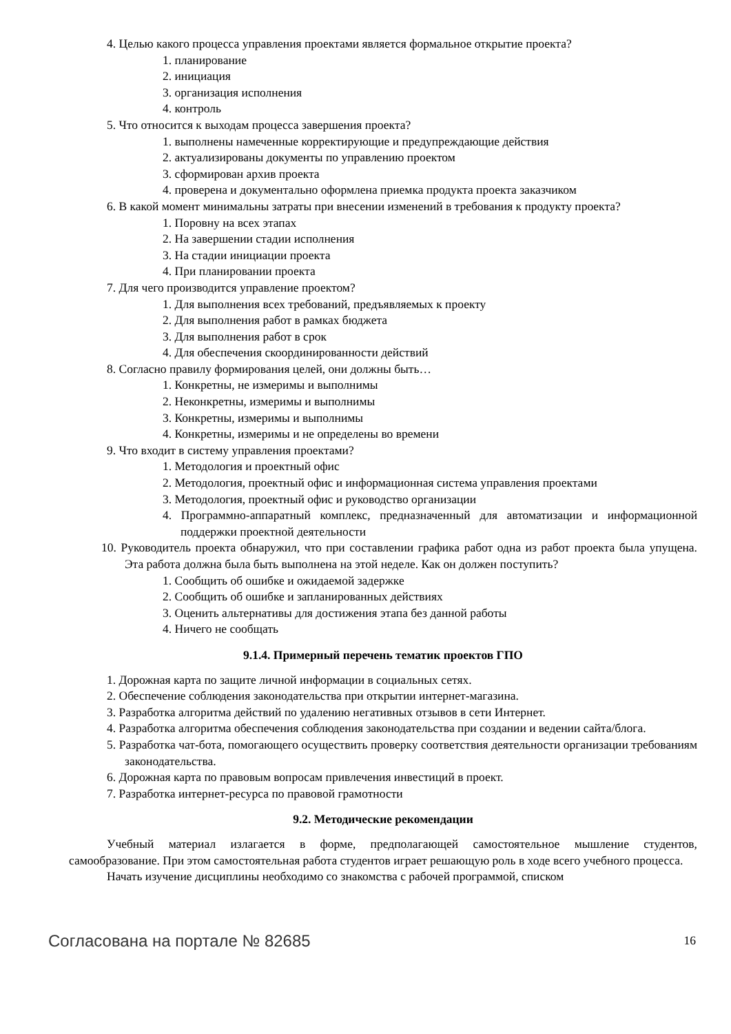4. Целью какого процесса управления проектами является формальное открытие проекта?
1. планирование
2. инициация
3. организация исполнения
4. контроль
5. Что относится к выходам процесса завершения проекта?
1. выполнены намеченные корректирующие и предупреждающие действия
2. актуализированы документы по управлению проектом
3. сформирован архив проекта
4. проверена и документально оформлена приемка продукта проекта заказчиком
6. В какой момент минимальны затраты при внесении изменений в требования к продукту проекта?
1. Поровну на всех этапах
2. На завершении стадии исполнения
3. На стадии инициации проекта
4. При планировании проекта
7. Для чего производится управление проектом?
1. Для выполнения всех требований, предъявляемых к проекту
2. Для выполнения работ в рамках бюджета
3. Для выполнения работ в срок
4. Для обеспечения скоординированности действий
8. Согласно правилу формирования целей, они должны быть…
1. Конкретны, не измеримы и выполнимы
2. Неконкретны, измеримы и выполнимы
3. Конкретны, измеримы и выполнимы
4. Конкретны, измеримы и не определены во времени
9. Что входит в систему управления проектами?
1. Методология и проектный офис
2. Методология, проектный офис и информационная система управления проектами
3. Методология, проектный офис и руководство организации
4. Программно-аппаратный комплекс, предназначенный для автоматизации и информационной поддержки проектной деятельности
10. Руководитель проекта обнаружил, что при составлении графика работ одна из работ проекта была упущена. Эта работа должна была быть выполнена на этой неделе. Как он должен поступить?
1. Сообщить об ошибке и ожидаемой задержке
2. Сообщить об ошибке и запланированных действиях
3. Оценить альтернативы для достижения этапа без данной работы
4. Ничего не сообщать
9.1.4. Примерный перечень тематик проектов ГПО
1. Дорожная карта по защите личной информации в социальных сетях.
2. Обеспечение соблюдения законодательства при открытии интернет-магазина.
3. Разработка алгоритма действий по удалению негативных отзывов в сети Интернет.
4. Разработка алгоритма обеспечения соблюдения законодательства при создании и ведении сайта/блога.
5. Разработка чат-бота, помогающего осуществить проверку соответствия деятельности организации требованиям законодательства.
6. Дорожная карта по правовым вопросам привлечения инвестиций в проект.
7. Разработка интернет-ресурса по правовой грамотности
9.2. Методические рекомендации
Учебный материал излагается в форме, предполагающей самостоятельное мышление студентов, самообразование. При этом самостоятельная работа студентов играет решающую роль в ходе всего учебного процесса.
Начать изучение дисциплины необходимо со знакомства с рабочей программой, списком
Согласована на портале № 82685 16